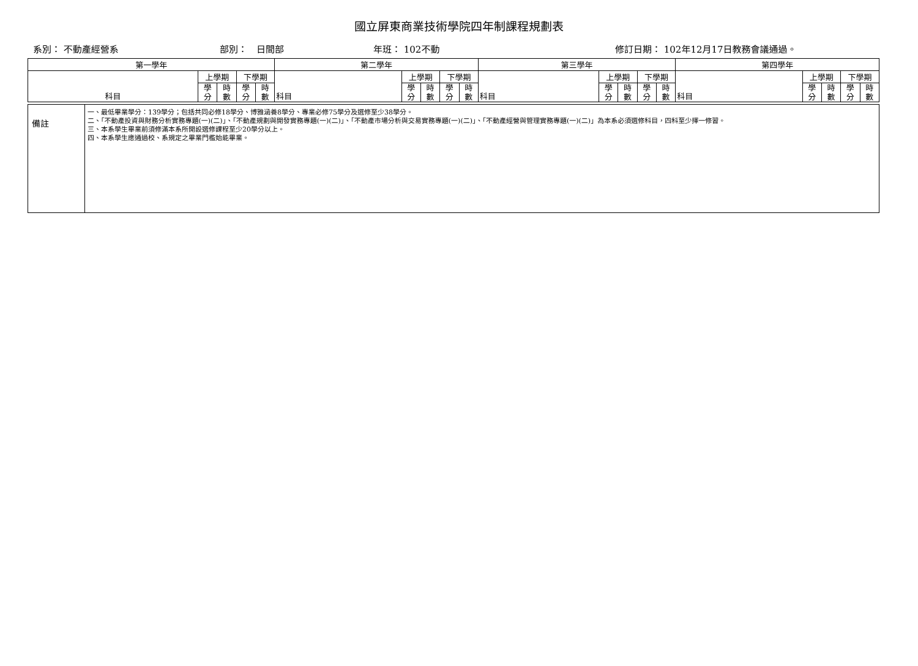國立屏東商業技術學院四年制課程規劃表
系別： 不動產經營系 部別：　日間部 年班： 102不動 修訂日期： 102年12月17日教務會議通過。
| 第一學年 | | | | | 第二學年 | | | | | 第三學年 | | | | | 第四學年 | | | | |
| --- | --- | --- | --- | --- | --- | --- | --- | --- | --- | --- | --- | --- | --- | --- | --- | --- | --- | --- | --- |
| 科目 | 上學期 | | 下學期 | | 科目 | 上學期 | | 下學期 | | 科目 | 上學期 | | 下學期 | | 科目 | 上學期 | | 下學期 | |
| | 學 分 | 時 數 | 學 分 | 時 數 | | 學 分 | 時 數 | 學 分 | 時 數 | | 學 分 | 時 數 | 學 分 | 時 數 | | 學 分 | 時 數 | 學 分 | 時 數 |
| 備註 | 一、最低畢業學分：139學分；包括共同必修18學分、博雅涵養8學分、專業必修75學分及選修至少38學分。 二、「不動產投資與財務分析實務專題(一)(二)」、「不動產規劃與開發實務專題(一)(二)」、「不動產市場分析與交易實務專題(一)(二)」、「不動產經營與管理實務專題(一)(二)」為本系必須選修科目，四科至少擇一修習。 三、本系學生畢業前須修滿本系所開設選修課程至少20學分以上。 四、本系學生應通過校、系規定之畢業門檻始能畢業。 |